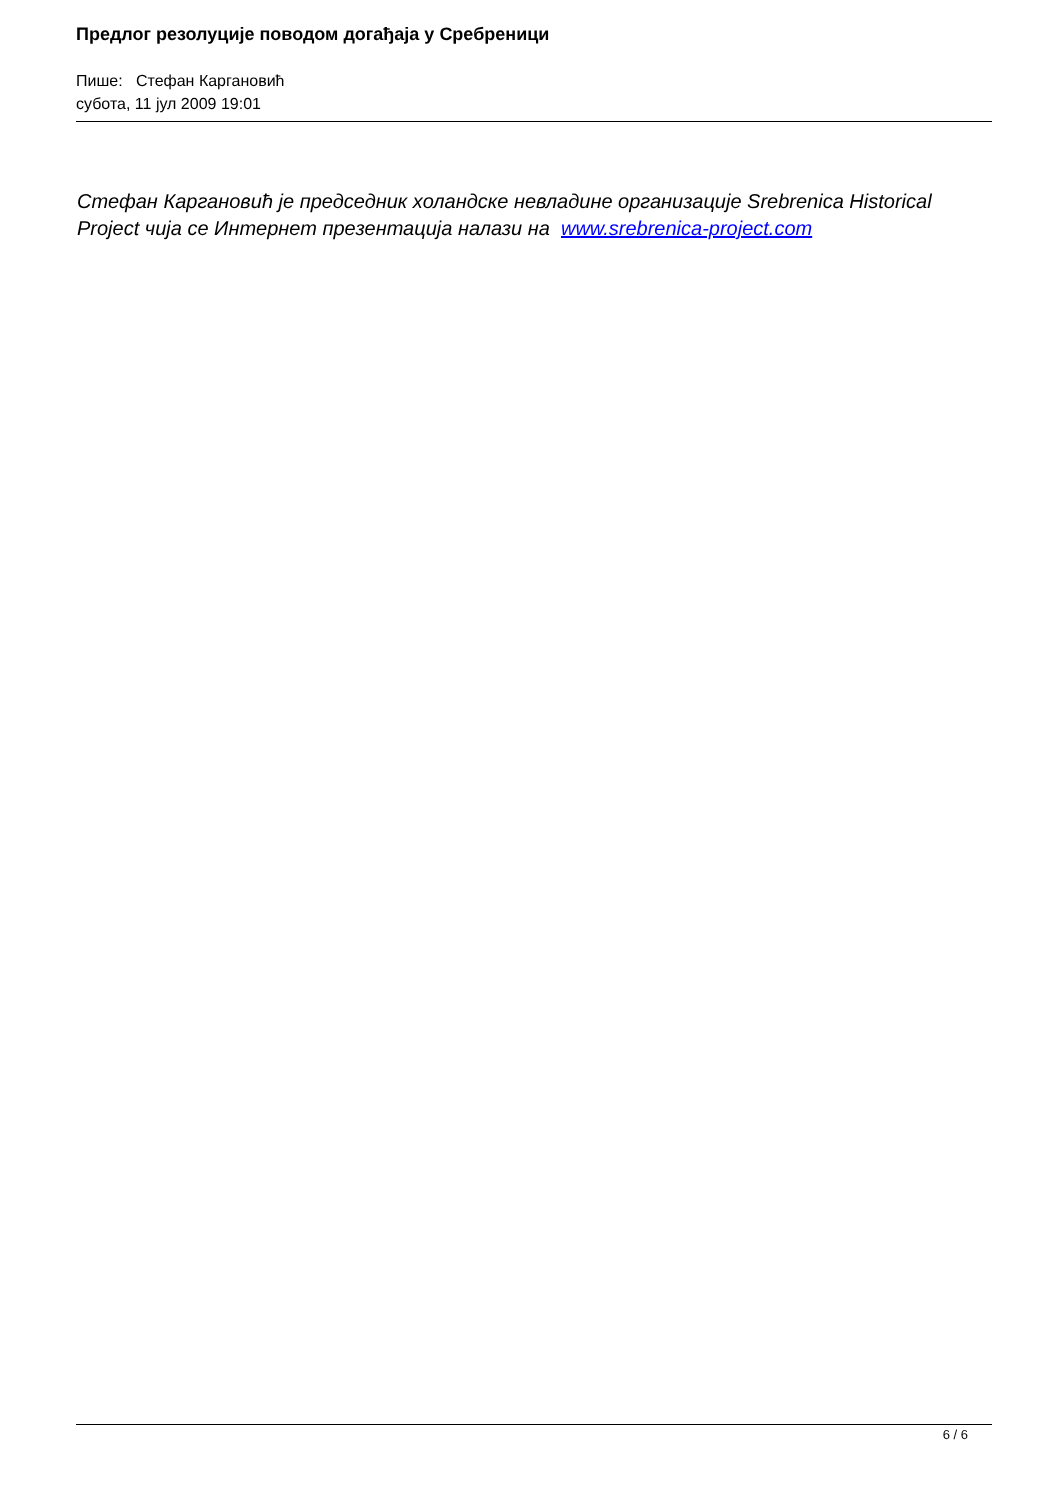Предлог резолуције поводом догађаја у Сребреници
Пише: Стефан Каргановић
субота, 11 јул 2009 19:01
Стефан Каргановић је председник холандске невладине организације Srebrenica Historical Project чија се Интернет презентација налази на www.srebrenica-project.com
6 / 6